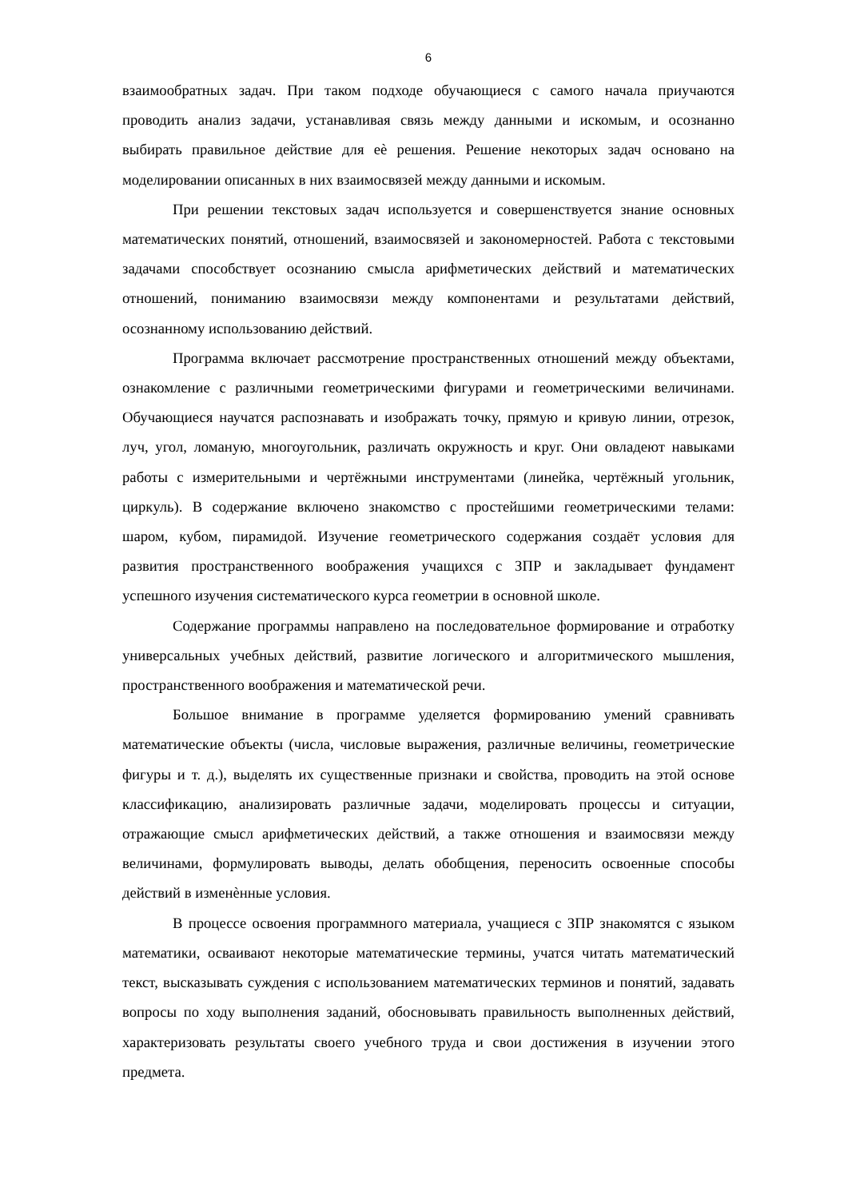6
взаимообратных задач. При таком подходе обучающиеся с самого начала приучаются проводить анализ задачи, устанавливая связь между данными и искомым, и осознанно выбирать правильное действие для еѐ решения. Решение некоторых задач основано на моделировании описанных в них взаимосвязей между данными и искомым.
При решении текстовых задач используется и совершенствуется знание основных математических понятий, отношений, взаимосвязей и закономерностей. Работа с текстовыми задачами способствует осознанию смысла арифметических действий и математических отношений, пониманию взаимосвязи между компонентами и результатами действий, осознанному использованию действий.
Программа включает рассмотрение пространственных отношений между объектами, ознакомление с различными геометрическими фигурами и геометрическими величинами. Обучающиеся научатся распознавать и изображать точку, прямую и кривую линии, отрезок, луч, угол, ломаную, многоугольник, различать окружность и круг. Они овладеют навыками работы с измерительными и чертёжными инструментами (линейка, чертёжный угольник, циркуль). В содержание включено знакомство с простейшими геометрическими телами: шаром, кубом, пирамидой. Изучение геометрического содержания создаёт условия для развития пространственного воображения учащихся с ЗПР и закладывает фундамент успешного изучения систематического курса геометрии в основной школе.
Содержание программы направлено на последовательное формирование и отработку универсальных учебных действий, развитие логического и алгоритмического мышления, пространственного воображения и математической речи.
Большое внимание в программе уделяется формированию умений сравнивать математические объекты (числа, числовые выражения, различные величины, геометрические фигуры и т. д.), выделять их существенные признаки и свойства, проводить на этой основе классификацию, анализировать различные задачи, моделировать процессы и ситуации, отражающие смысл арифметических действий, а также отношения и взаимосвязи между величинами, формулировать выводы, делать обобщения, переносить освоенные способы действий в изменѐнные условия.
В процессе освоения программного материала, учащиеся с ЗПР знакомятся с языком математики, осваивают некоторые математические термины, учатся читать математический текст, высказывать суждения с использованием математических терминов и понятий, задавать вопросы по ходу выполнения заданий, обосновывать правильность выполненных действий, характеризовать результаты своего учебного труда и свои достижения в изучении этого предмета.